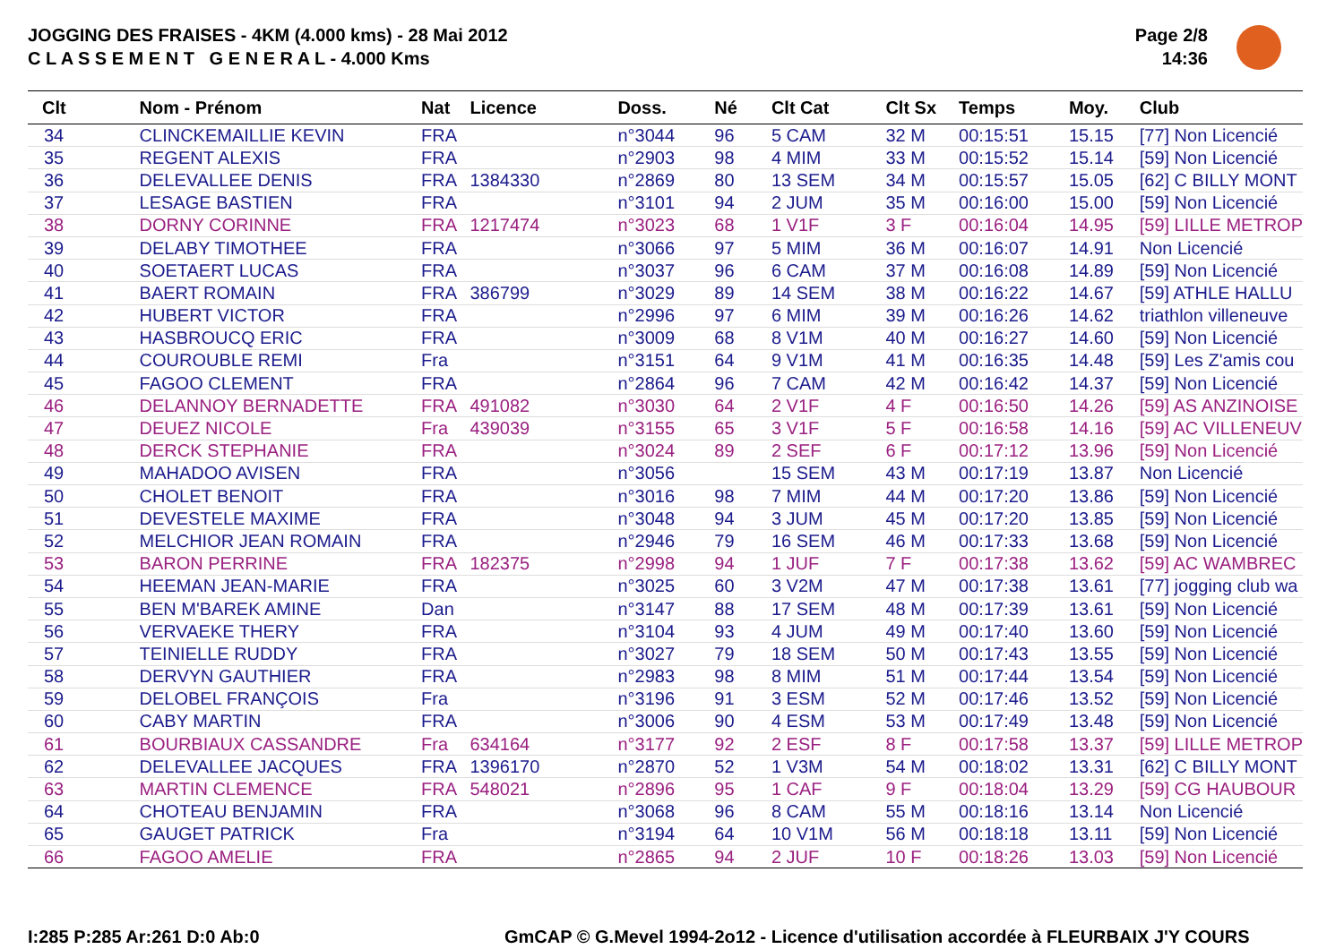JOGGING DES FRAISES - 4KM (4.000 kms) - 28 Mai 2012
C L A S S E M E N T G E N E R A L - 4.000 Kms
Page 2/8
14:36
| Clt | Nom - Prénom | Nat | Licence | Doss. | Né | Clt Cat | Clt Sx | Temps | Moy. | Club |
| --- | --- | --- | --- | --- | --- | --- | --- | --- | --- | --- |
| 34 | CLINCKEMAILLIE KEVIN | FRA | | n°3044 | 96 | 5 CAM | 32 M | 00:15:51 | 15.15 | [77] Non Licencié |
| 35 | REGENT ALEXIS | FRA | | n°2903 | 98 | 4 MIM | 33 M | 00:15:52 | 15.14 | [59] Non Licencié |
| 36 | DELEVALLEE DENIS | FRA | 1384330 | n°2869 | 80 | 13 SEM | 34 M | 00:15:57 | 15.05 | [62] C BILLY MONT |
| 37 | LESAGE BASTIEN | FRA | | n°3101 | 94 | 2 JUM | 35 M | 00:16:00 | 15.00 | [59] Non Licencié |
| 38 | DORNY CORINNE | FRA | 1217474 | n°3023 | 68 | 1 V1F | 3 F | 00:16:04 | 14.95 | [59] LILLE METROP |
| 39 | DELABY TIMOTHEE | FRA | | n°3066 | 97 | 5 MIM | 36 M | 00:16:07 | 14.91 | Non Licencié |
| 40 | SOETAERT LUCAS | FRA | | n°3037 | 96 | 6 CAM | 37 M | 00:16:08 | 14.89 | [59] Non Licencié |
| 41 | BAERT ROMAIN | FRA | 386799 | n°3029 | 89 | 14 SEM | 38 M | 00:16:22 | 14.67 | [59] ATHLE HALLU |
| 42 | HUBERT VICTOR | FRA | | n°2996 | 97 | 6 MIM | 39 M | 00:16:26 | 14.62 | triathlon villeneuve |
| 43 | HASBROUCQ ERIC | FRA | | n°3009 | 68 | 8 V1M | 40 M | 00:16:27 | 14.60 | [59] Non Licencié |
| 44 | COUROUBLE REMI | Fra | | n°3151 | 64 | 9 V1M | 41 M | 00:16:35 | 14.48 | [59] Les Z'amis cou |
| 45 | FAGOO CLEMENT | FRA | | n°2864 | 96 | 7 CAM | 42 M | 00:16:42 | 14.37 | [59] Non Licencié |
| 46 | DELANNOY BERNADETTE | FRA | 491082 | n°3030 | 64 | 2 V1F | 4 F | 00:16:50 | 14.26 | [59] AS ANZINOISE |
| 47 | DEUEZ NICOLE | Fra | 439039 | n°3155 | 65 | 3 V1F | 5 F | 00:16:58 | 14.16 | [59] AC VILLENEUV |
| 48 | DERCK STEPHANIE | FRA | | n°3024 | 89 | 2 SEF | 6 F | 00:17:12 | 13.96 | [59] Non Licencié |
| 49 | MAHADOO AVISEN | FRA | | n°3056 | | 15 SEM | 43 M | 00:17:19 | 13.87 | Non Licencié |
| 50 | CHOLET BENOIT | FRA | | n°3016 | 98 | 7 MIM | 44 M | 00:17:20 | 13.86 | [59] Non Licencié |
| 51 | DEVESTELE MAXIME | FRA | | n°3048 | 94 | 3 JUM | 45 M | 00:17:20 | 13.85 | [59] Non Licencié |
| 52 | MELCHIOR JEAN ROMAIN | FRA | | n°2946 | 79 | 16 SEM | 46 M | 00:17:33 | 13.68 | [59] Non Licencié |
| 53 | BARON PERRINE | FRA | 182375 | n°2998 | 94 | 1 JUF | 7 F | 00:17:38 | 13.62 | [59] AC WAMBREC |
| 54 | HEEMAN JEAN-MARIE | FRA | | n°3025 | 60 | 3 V2M | 47 M | 00:17:38 | 13.61 | [77] jogging club wa |
| 55 | BEN M'BAREK AMINE | Dan | | n°3147 | 88 | 17 SEM | 48 M | 00:17:39 | 13.61 | [59] Non Licencié |
| 56 | VERVAEKE THERY | FRA | | n°3104 | 93 | 4 JUM | 49 M | 00:17:40 | 13.60 | [59] Non Licencié |
| 57 | TEINIELLE RUDDY | FRA | | n°3027 | 79 | 18 SEM | 50 M | 00:17:43 | 13.55 | [59] Non Licencié |
| 58 | DERVYN GAUTHIER | FRA | | n°2983 | 98 | 8 MIM | 51 M | 00:17:44 | 13.54 | [59] Non Licencié |
| 59 | DELOBEL FRANÇOIS | Fra | | n°3196 | 91 | 3 ESM | 52 M | 00:17:46 | 13.52 | [59] Non Licencié |
| 60 | CABY MARTIN | FRA | | n°3006 | 90 | 4 ESM | 53 M | 00:17:49 | 13.48 | [59] Non Licencié |
| 61 | BOURBIAUX CASSANDRE | Fra | 634164 | n°3177 | 92 | 2 ESF | 8 F | 00:17:58 | 13.37 | [59] LILLE METROP |
| 62 | DELEVALLEE JACQUES | FRA | 1396170 | n°2870 | 52 | 1 V3M | 54 M | 00:18:02 | 13.31 | [62] C BILLY MONT |
| 63 | MARTIN CLEMENCE | FRA | 548021 | n°2896 | 95 | 1 CAF | 9 F | 00:18:04 | 13.29 | [59] CG HAUBOUR |
| 64 | CHOTEAU BENJAMIN | FRA | | n°3068 | 96 | 8 CAM | 55 M | 00:18:16 | 13.14 | Non Licencié |
| 65 | GAUGET PATRICK | Fra | | n°3194 | 64 | 10 V1M | 56 M | 00:18:18 | 13.11 | [59] Non Licencié |
| 66 | FAGOO AMELIE | FRA | | n°2865 | 94 | 2 JUF | 10 F | 00:18:26 | 13.03 | [59] Non Licencié |
I:285 P:285 Ar:261 D:0 Ab:0
GmCAP © G.Mevel 1994-2o12 - Licence d'utilisation accordée à FLEURBAIX J'Y COURS